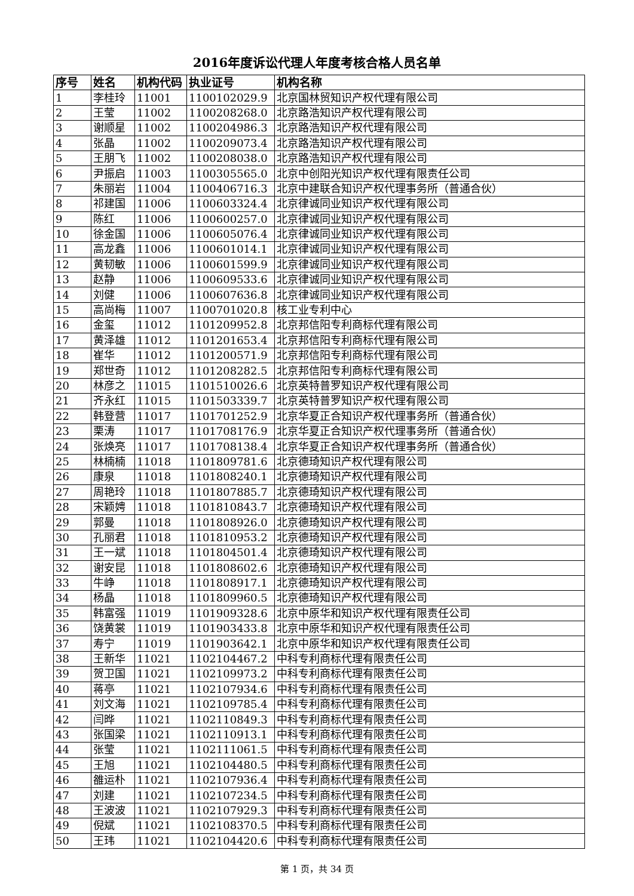2016年度诉讼代理人年度考核合格人员名单
| 序号 | 姓名 | 机构代码 | 执业证号 | 机构名称 |
| --- | --- | --- | --- | --- |
| 1 | 李桂玲 | 11001 | 1100102029.9 | 北京国林贸知识产权代理有限公司 |
| 2 | 王莹 | 11002 | 1100208268.0 | 北京路浩知识产权代理有限公司 |
| 3 | 谢顺星 | 11002 | 1100204986.3 | 北京路浩知识产权代理有限公司 |
| 4 | 张晶 | 11002 | 1100209073.4 | 北京路浩知识产权代理有限公司 |
| 5 | 王朋飞 | 11002 | 1100208038.0 | 北京路浩知识产权代理有限公司 |
| 6 | 尹振启 | 11003 | 1100305565.0 | 北京中创阳光知识产权代理有限责任公司 |
| 7 | 朱丽岩 | 11004 | 1100406716.3 | 北京中建联合知识产权代理事务所（普通合伙） |
| 8 | 祁建国 | 11006 | 1100603324.4 | 北京律诚同业知识产权代理有限公司 |
| 9 | 陈红 | 11006 | 1100600257.0 | 北京律诚同业知识产权代理有限公司 |
| 10 | 徐金国 | 11006 | 1100605076.4 | 北京律诚同业知识产权代理有限公司 |
| 11 | 高龙鑫 | 11006 | 1100601014.1 | 北京律诚同业知识产权代理有限公司 |
| 12 | 黄韧敏 | 11006 | 1100601599.9 | 北京律诚同业知识产权代理有限公司 |
| 13 | 赵静 | 11006 | 1100609533.6 | 北京律诚同业知识产权代理有限公司 |
| 14 | 刘健 | 11006 | 1100607636.8 | 北京律诚同业知识产权代理有限公司 |
| 15 | 高尚梅 | 11007 | 1100701020.8 | 核工业专利中心 |
| 16 | 金玺 | 11012 | 1101209952.8 | 北京邦信阳专利商标代理有限公司 |
| 17 | 黄泽雄 | 11012 | 1101201653.4 | 北京邦信阳专利商标代理有限公司 |
| 18 | 崔华 | 11012 | 1101200571.9 | 北京邦信阳专利商标代理有限公司 |
| 19 | 郑世奇 | 11012 | 1101208282.5 | 北京邦信阳专利商标代理有限公司 |
| 20 | 林彦之 | 11015 | 1101510026.6 | 北京英特普罗知识产权代理有限公司 |
| 21 | 齐永红 | 11015 | 1101503339.7 | 北京英特普罗知识产权代理有限公司 |
| 22 | 韩登营 | 11017 | 1101701252.9 | 北京华夏正合知识产权代理事务所（普通合伙） |
| 23 | 栗涛 | 11017 | 1101708176.9 | 北京华夏正合知识产权代理事务所（普通合伙） |
| 24 | 张焕亮 | 11017 | 1101708138.4 | 北京华夏正合知识产权代理事务所（普通合伙） |
| 25 | 林楠楠 | 11018 | 1101809781.6 | 北京德琦知识产权代理有限公司 |
| 26 | 康泉 | 11018 | 1101808240.1 | 北京德琦知识产权代理有限公司 |
| 27 | 周艳玲 | 11018 | 1101807885.7 | 北京德琦知识产权代理有限公司 |
| 28 | 宋颖娉 | 11018 | 1101810843.7 | 北京德琦知识产权代理有限公司 |
| 29 | 郭曼 | 11018 | 1101808926.0 | 北京德琦知识产权代理有限公司 |
| 30 | 孔丽君 | 11018 | 1101810953.2 | 北京德琦知识产权代理有限公司 |
| 31 | 王一斌 | 11018 | 1101804501.4 | 北京德琦知识产权代理有限公司 |
| 32 | 谢安昆 | 11018 | 1101808602.6 | 北京德琦知识产权代理有限公司 |
| 33 | 牛峥 | 11018 | 1101808917.1 | 北京德琦知识产权代理有限公司 |
| 34 | 杨晶 | 11018 | 1101809960.5 | 北京德琦知识产权代理有限公司 |
| 35 | 韩富强 | 11019 | 1101909328.6 | 北京中原华和知识产权代理有限责任公司 |
| 36 | 饶黄裳 | 11019 | 1101903433.8 | 北京中原华和知识产权代理有限责任公司 |
| 37 | 寿宁 | 11019 | 1101903642.1 | 北京中原华和知识产权代理有限责任公司 |
| 38 | 王新华 | 11021 | 1102104467.2 | 中科专利商标代理有限责任公司 |
| 39 | 贺卫国 | 11021 | 1102109973.2 | 中科专利商标代理有限责任公司 |
| 40 | 蒋亭 | 11021 | 1102107934.6 | 中科专利商标代理有限责任公司 |
| 41 | 刘文海 | 11021 | 1102109785.4 | 中科专利商标代理有限责任公司 |
| 42 | 闫晔 | 11021 | 1102110849.3 | 中科专利商标代理有限责任公司 |
| 43 | 张国梁 | 11021 | 1102110913.1 | 中科专利商标代理有限责任公司 |
| 44 | 张莹 | 11021 | 1102111061.5 | 中科专利商标代理有限责任公司 |
| 45 | 王旭 | 11021 | 1102104480.5 | 中科专利商标代理有限责任公司 |
| 46 | 雒运朴 | 11021 | 1102107936.4 | 中科专利商标代理有限责任公司 |
| 47 | 刘建 | 11021 | 1102107234.5 | 中科专利商标代理有限责任公司 |
| 48 | 王波波 | 11021 | 1102107929.3 | 中科专利商标代理有限责任公司 |
| 49 | 倪斌 | 11021 | 1102108370.5 | 中科专利商标代理有限责任公司 |
| 50 | 王玮 | 11021 | 1102104420.6 | 中科专利商标代理有限责任公司 |
第 1 页，共 34 页